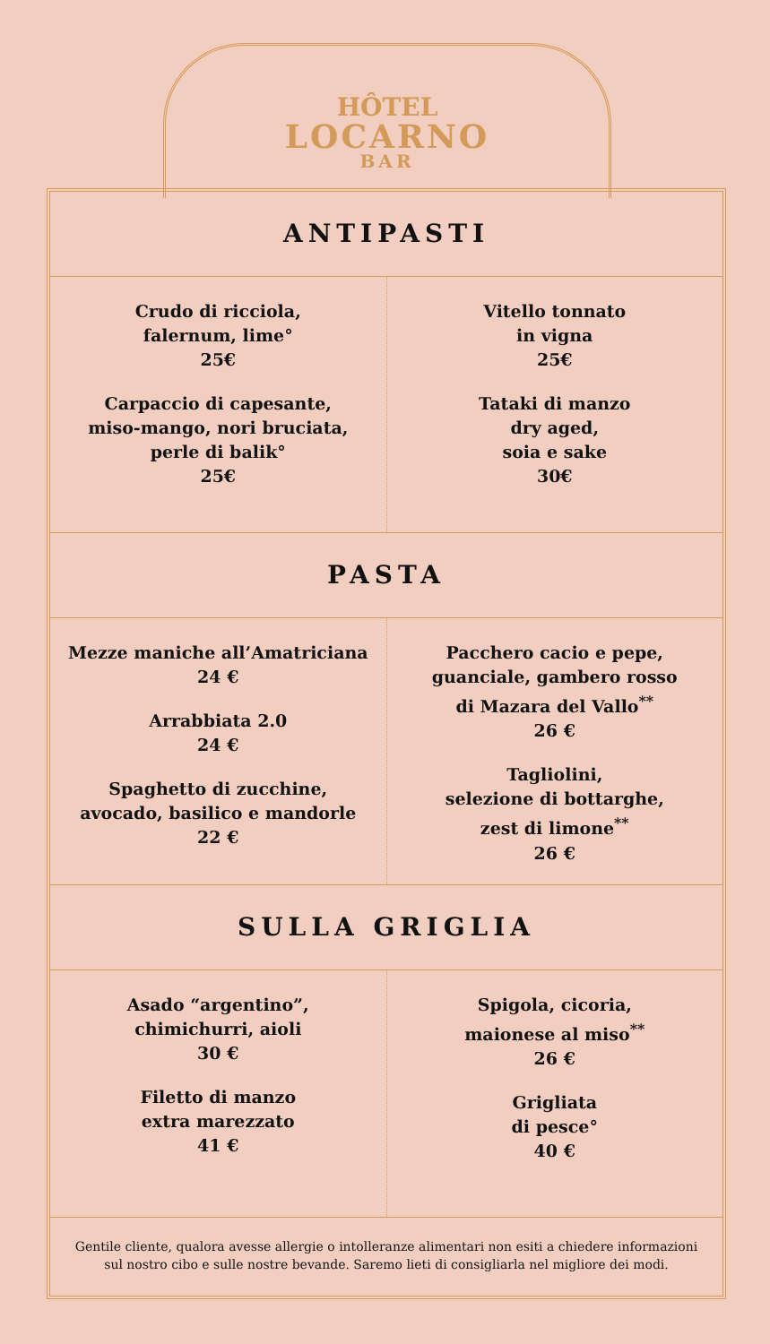HÔTEL
LOCARNO
BAR
ANTIPASTI
Crudo di ricciola,
falernum, lime°
25€
Carpaccio di capesante,
miso-mango, nori bruciata,
perle di balik°
25€
Vitello tonnato
in vigna
25€
Tataki di manzo
dry aged,
soia e sake
30€
PASTA
Mezze maniche all’Amatriciana
24 €
Arrabbiata 2.0
24 €
Spaghetto di zucchine,
avocado, basilico e mandorle
22 €
Pacchero cacio e pepe,
guanciale, gambero rosso
di Mazara del Vallo<sup>**</sup>
26 €
Tagliolini,
selezione di bottarghe,
zest di limone<sup>**</sup>
26 €
SULLA GRIGLIA
Asado “argentino”,
chimichurri, aioli
30 €
Filetto di manzo
extra marezzato
41 €
Spigola, cicoria,
maionese al miso<sup>**</sup>
26 €
Grigliata
di pesce°
40 €
Gentile cliente, qualora avesse allergie o intolleranze alimentari non esiti a chiedere informazioni sul nostro cibo e sulle nostre bevande. Saremo lieti di consigliarla nel migliore dei modi.